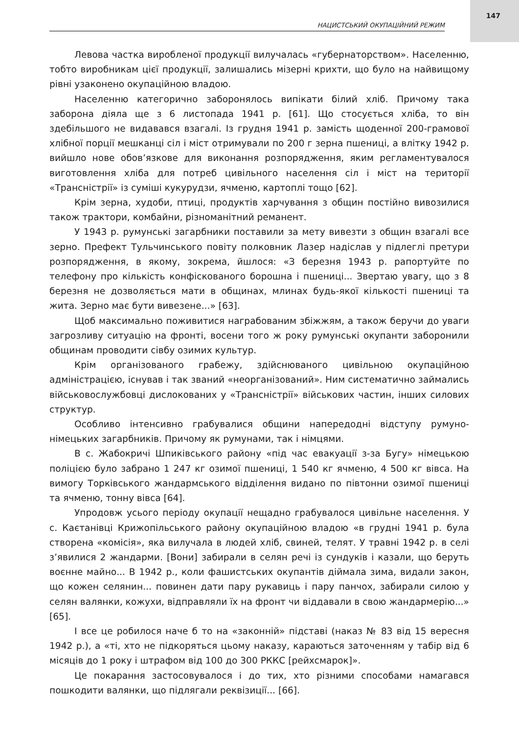147
НАЦИСТСЬКИЙ ОКУПАЦІЙНИЙ РЕЖИМ
Левова частка виробленої продукції вилучалась «губернаторством». Населенню, тобто виробникам цієї продукції, залишались мізерні крихти, що було на найвищому рівні узаконено окупаційною владою.
Населенню категорично заборонялось випікати білий хліб. Причому така заборона діяла ще з 6 листопада 1941 р. [61]. Що стосується хліба, то він здебільшого не видавався взагалі. Із грудня 1941 р. замість щоденної 200-грамової хлібної порції мешканці сіл і міст отримували по 200 г зерна пшениці, а влітку 1942 р. вийшло нове обов’язкове для виконання розпорядження, яким регламентувалося виготовлення хліба для потреб цивільного населення сіл і міст на території «Трансністрії» із суміші кукурудзи, ячменю, картоплі тощо [62].
Крім зерна, худоби, птиці, продуктів харчування з общин постійно вивозилися також трактори, комбайни, різноманітний реманент.
У 1943 р. румунські загарбники поставили за мету вивезти з общин взагалі все зерно. Префект Тульчинського повіту полковник Лазер надіслав у підлеглі претури розпорядження, в якому, зокрема, йшлося: «З березня 1943 р. рапортуйте по телефону про кількість конфіскованого борошна і пшениці... Звертаю увагу, що з 8 березня не дозволяється мати в общинах, млинах будь-якої кількості пшениці та жита. Зерно має бути вивезене...» [63].
Щоб максимально поживитися награбованим збіжжям, а також беручи до уваги загрозливу ситуацію на фронті, восени того ж року румунські окупанти заборонили общинам проводити сівбу озимих культур.
Крім організованого грабежу, здійснюваного цивільною окупаційною адміністрацією, існував і так званий «неорганізований». Ним систематично займались військовослужбовці дислокованих у «Трансністрії» військових частин, інших силових структур.
Особливо інтенсивно грабувалися общини напередодні відступу румуно-німецьких загарбників. Причому як румунами, так і німцями.
В с. Жабокричі Шпиківського району «під час евакуації з-за Бугу» німецькою поліцією було забрано 1 247 кг озимої пшениці, 1 540 кг ячменю, 4 500 кг вівса. На вимогу Торківського жандармського відділення видано по півтонни озимої пшениці та ячменю, тонну вівса [64].
Упродовж усього періоду окупації нещадно грабувалося цивільне населення. У с. Каєтанівці Крижопільського району окупаційною владою «в грудні 1941 р. була створена «комісія», яка вилучала в людей хліб, свиней, телят. У травні 1942 р. в селі з’явилися 2 жандарми. [Вони] забирали в селян речі із сундуків і казали, що беруть воєнне майно... В 1942 р., коли фашистських окупантів діймала зима, видали закон, що кожен селянин... повинен дати пару рукавиць і пару панчох, забирали силою у селян валянки, кожухи, відправляли їх на фронт чи віддавали в свою жандармерію...» [65].
І все це робилося наче б то на «законній» підставі (наказ № 83 від 15 вересня 1942 р.), а «ті, хто не підкоряться цьому наказу, караються заточенням у табір від 6 місяців до 1 року і штрафом від 100 до 300 РККС [рейхсмарок]».
Це покарання застосовувалося і до тих, хто різними способами намагався пошкодити валянки, що підлягали реквізиції... [66].